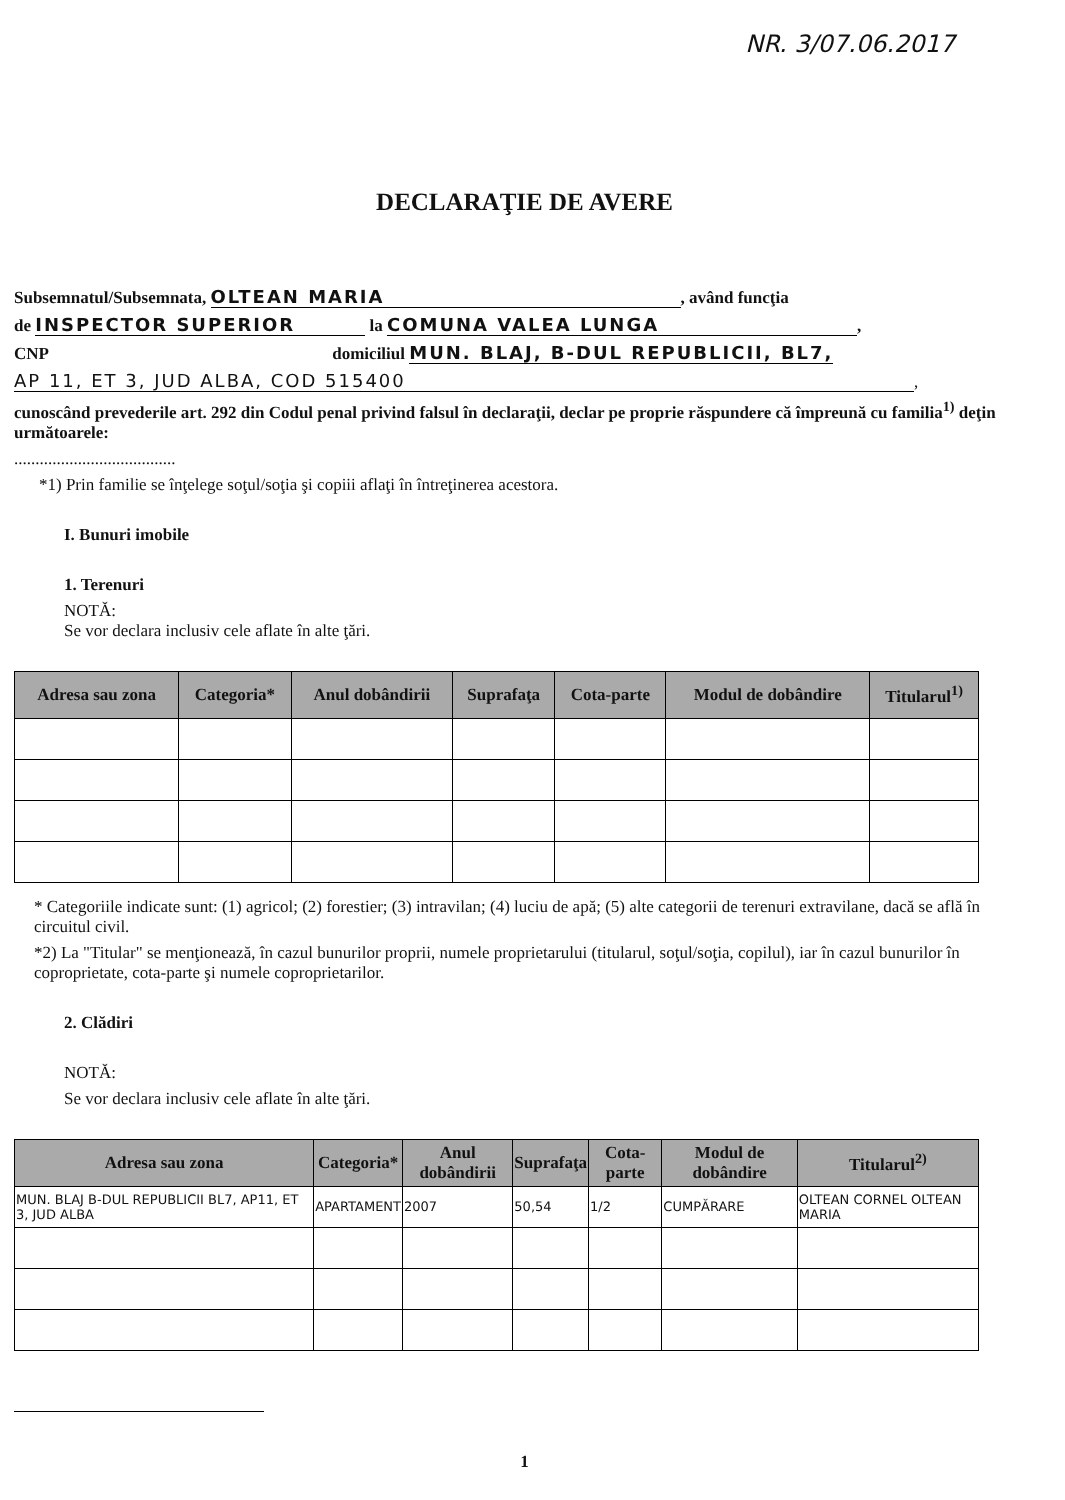NR. 3/07.06.2017
DECLARAŢIE DE AVERE
Subsemnatul/Subsemnata, OLTEAN MARIA, având funcţia
de INSPECTOR SUPERIOR la COMUNA VALEA LUNGA,
CNP domiciliul MUN. BLAJ, B-DUL REPUBLICII, BL7,
AP 11, ET 3, JUD ALBA, COD 515400,
cunoscând prevederile art. 292 din Codul penal privind falsul în declaraţii, declar pe proprie răspundere că împreună cu familia<sup>1)</sup> deţin următoarele:
......................................
*1) Prin familie se înţelege soţul/soţia şi copiii aflaţi în întreţinerea acestora.
I. Bunuri imobile
1. Terenuri
NOTĂ:
Se vor declara inclusiv cele aflate în alte ţări.
| Adresa sau zona | Categoria* | Anul dobândirii | Suprafaţa | Cota-parte | Modul de dobândire | Titularul<sup>1)</sup> |
| --- | --- | --- | --- | --- | --- | --- |
* Categoriile indicate sunt: (1) agricol; (2) forestier; (3) intravilan; (4) luciu de apă; (5) alte categorii de terenuri extravilane, dacă se află în circuitul civil.
*2) La "Titular" se menţionează, în cazul bunurilor proprii, numele proprietarului (titularul, soţul/soţia, copilul), iar în cazul bunurilor în coproprietate, cota-parte şi numele coproprietarilor.
2. Clădiri
NOTĂ:
Se vor declara inclusiv cele aflate în alte ţări.
| Adresa sau zona | Categoria* | Anul dobândirii | Suprafaţa | Cota-parte | Modul de dobândire | Titularul<sup>2)</sup> |
| --- | --- | --- | --- | --- | --- | --- |
| MUN. BLAJ B-DUL REPUBLICII BL7, AP11, ET 3, JUD ALBA | APARTAMENT | 2007 | 50,54 | 1/2 | CUMPĂRARE | OLTEAN CORNEL OLTEAN MARIA |
1